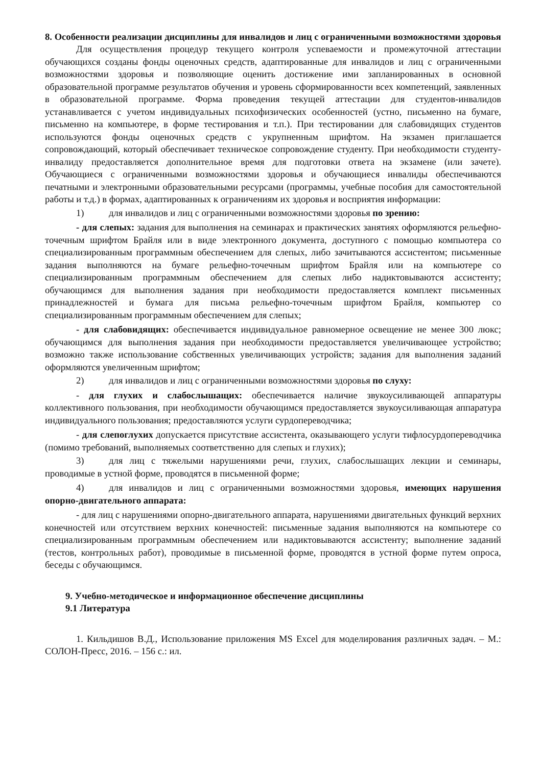8. Особенности реализации дисциплины для инвалидов и лиц с ограниченными возможностями здоровья
Для осуществления процедур текущего контроля успеваемости и промежуточной аттестации обучающихся созданы фонды оценочных средств, адаптированные для инвалидов и лиц с ограниченными возможностями здоровья и позволяющие оценить достижение ими запланированных в основной образовательной программе результатов обучения и уровень сформированности всех компетенций, заявленных в образовательной программе. Форма проведения текущей аттестации для студентов-инвалидов устанавливается с учетом индивидуальных психофизических особенностей (устно, письменно на бумаге, письменно на компьютере, в форме тестирования и т.п.). При тестировании для слабовидящих студентов используются фонды оценочных средств с укрупненным шрифтом. На экзамен приглашается сопровождающий, который обеспечивает техническое сопровождение студенту. При необходимости студенту-инвалиду предоставляется дополнительное время для подготовки ответа на экзамене (или зачете). Обучающиеся с ограниченными возможностями здоровья и обучающиеся инвалиды обеспечиваются печатными и электронными образовательными ресурсами (программы, учебные пособия для самостоятельной работы и т.д.) в формах, адаптированных к ограничениям их здоровья и восприятия информации:
1) для инвалидов и лиц с ограниченными возможностями здоровья по зрению:
- для слепых: задания для выполнения на семинарах и практических занятиях оформляются рельефно-точечным шрифтом Брайля или в виде электронного документа, доступного с помощью компьютера со специализированным программным обеспечением для слепых, либо зачитываются ассистентом; письменные задания выполняются на бумаге рельефно-точечным шрифтом Брайля или на компьютере со специализированным программным обеспечением для слепых либо надиктовываются ассистенту; обучающимся для выполнения задания при необходимости предоставляется комплект письменных принадлежностей и бумага для письма рельефно-точечным шрифтом Брайля, компьютер со специализированным программным обеспечением для слепых;
- для слабовидящих: обеспечивается индивидуальное равномерное освещение не менее 300 люкс; обучающимся для выполнения задания при необходимости предоставляется увеличивающее устройство; возможно также использование собственных увеличивающих устройств; задания для выполнения заданий оформляются увеличенным шрифтом;
2) для инвалидов и лиц с ограниченными возможностями здоровья по слуху:
- для глухих и слабослышащих: обеспечивается наличие звукоусиливающей аппаратуры коллективного пользования, при необходимости обучающимся предоставляется звукоусиливающая аппаратура индивидуального пользования; предоставляются услуги сурдопереводчика;
- для слепоглухих допускается присутствие ассистента, оказывающего услуги тифлосурдопереводчика (помимо требований, выполняемых соответственно для слепых и глухих);
3) для лиц с тяжелыми нарушениями речи, глухих, слабослышащих лекции и семинары, проводимые в устной форме, проводятся в письменной форме;
4) для инвалидов и лиц с ограниченными возможностями здоровья, имеющих нарушения опорно-двигательного аппарата:
- для лиц с нарушениями опорно-двигательного аппарата, нарушениями двигательных функций верхних конечностей или отсутствием верхних конечностей: письменные задания выполняются на компьютере со специализированным программным обеспечением или надиктовываются ассистенту; выполнение заданий (тестов, контрольных работ), проводимые в письменной форме, проводятся в устной форме путем опроса, беседы с обучающимся.
9. Учебно-методическое и информационное обеспечение дисциплины
9.1 Литература
1. Кильдишов В.Д., Использование приложения MS Excel для моделирования различных задач. – М.: СОЛОН-Пресс, 2016. – 156 с.: ил.